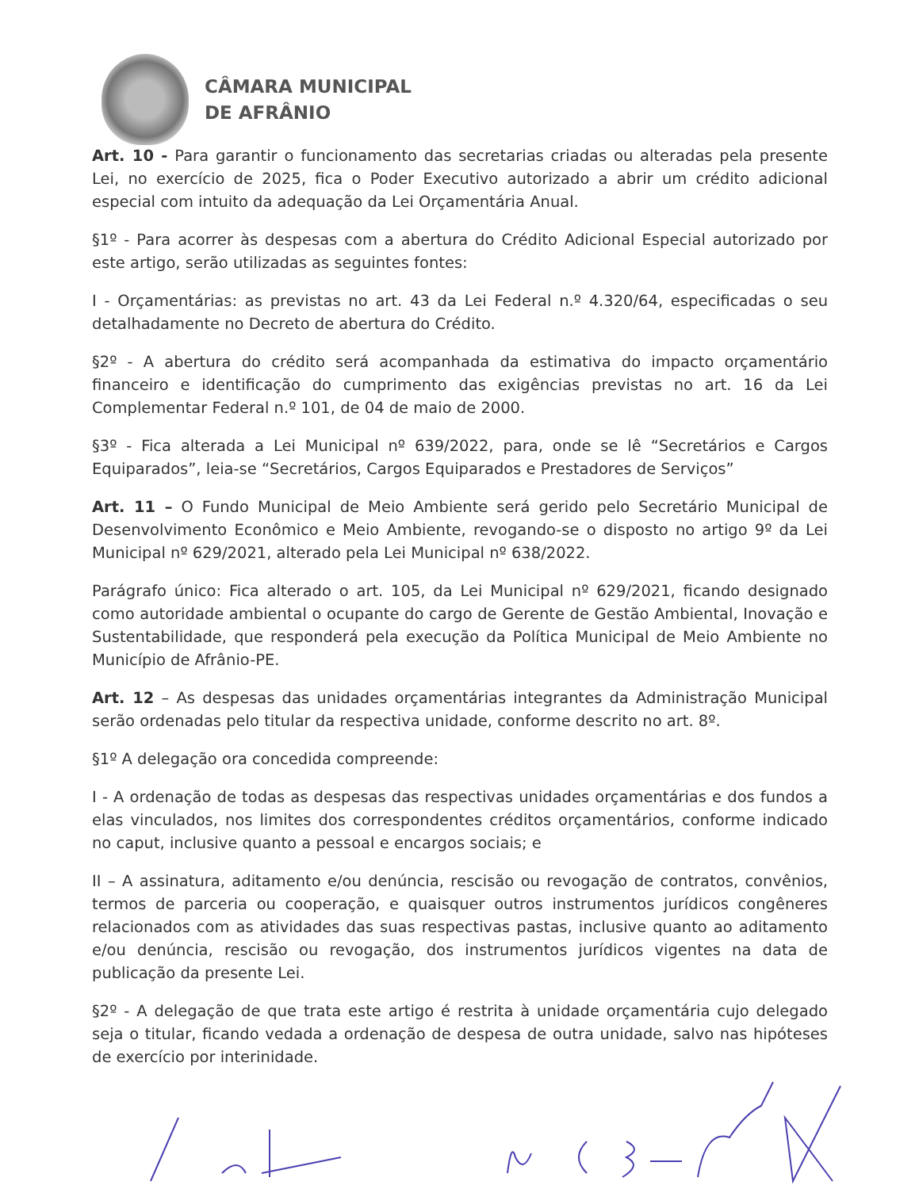CÂMARA MUNICIPAL
DE AFRÂNIO
Art. 10 - Para garantir o funcionamento das secretarias criadas ou alteradas pela presente Lei, no exercício de 2025, fica o Poder Executivo autorizado a abrir um crédito adicional especial com intuito da adequação da Lei Orçamentária Anual.
§1º - Para acorrer às despesas com a abertura do Crédito Adicional Especial autorizado por este artigo, serão utilizadas as seguintes fontes:
I - Orçamentárias: as previstas no art. 43 da Lei Federal n.º 4.320/64, especificadas o seu detalhadamente no Decreto de abertura do Crédito.
§2º - A abertura do crédito será acompanhada da estimativa do impacto orçamentário financeiro e identificação do cumprimento das exigências previstas no art. 16 da Lei Complementar Federal n.º 101, de 04 de maio de 2000.
§3º - Fica alterada a Lei Municipal nº 639/2022, para, onde se lê “Secretários e Cargos Equiparados”, leia-se “Secretários, Cargos Equiparados e Prestadores de Serviços”
Art. 11 – O Fundo Municipal de Meio Ambiente será gerido pelo Secretário Municipal de Desenvolvimento Econômico e Meio Ambiente, revogando-se o disposto no artigo 9º da Lei Municipal nº 629/2021, alterado pela Lei Municipal nº 638/2022.
Parágrafo único: Fica alterado o art. 105, da Lei Municipal nº 629/2021, ficando designado como autoridade ambiental o ocupante do cargo de Gerente de Gestão Ambiental, Inovação e Sustentabilidade, que responderá pela execução da Política Municipal de Meio Ambiente no Município de Afrânio-PE.
Art. 12 – As despesas das unidades orçamentárias integrantes da Administração Municipal serão ordenadas pelo titular da respectiva unidade, conforme descrito no art. 8º.
§1º A delegação ora concedida compreende:
I - A ordenação de todas as despesas das respectivas unidades orçamentárias e dos fundos a elas vinculados, nos limites dos correspondentes créditos orçamentários, conforme indicado no caput, inclusive quanto a pessoal e encargos sociais; e
II – A assinatura, aditamento e/ou denúncia, rescisão ou revogação de contratos, convênios, termos de parceria ou cooperação, e quaisquer outros instrumentos jurídicos congêneres relacionados com as atividades das suas respectivas pastas, inclusive quanto ao aditamento e/ou denúncia, rescisão ou revogação, dos instrumentos jurídicos vigentes na data de publicação da presente Lei.
§2º - A delegação de que trata este artigo é restrita à unidade orçamentária cujo delegado seja o titular, ficando vedada a ordenação de despesa de outra unidade, salvo nas hipóteses de exercício por interinidade.